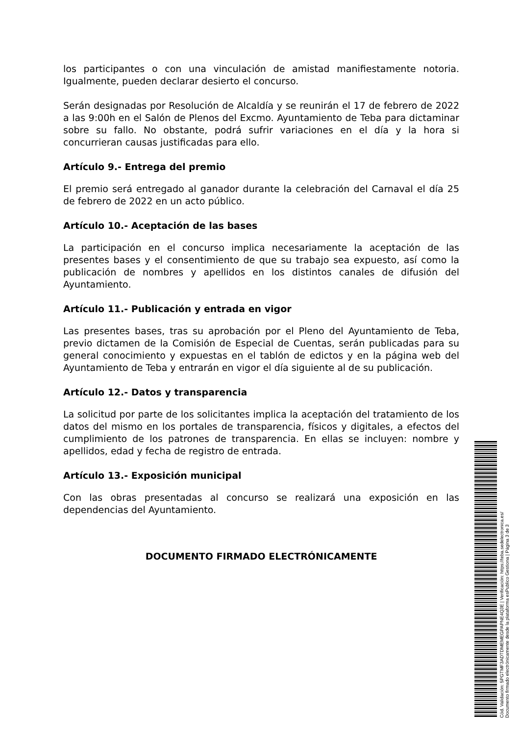los participantes o con una vinculación de amistad manifiestamente notoria. Igualmente, pueden declarar desierto el concurso.
Serán designadas por Resolución de Alcaldía y se reunirán el 17 de febrero de 2022 a las 9:00h en el Salón de Plenos del Excmo. Ayuntamiento de Teba para dictaminar sobre su fallo. No obstante, podrá sufrir variaciones en el día y la hora si concurrieran causas justificadas para ello.
Artículo 9.- Entrega del premio
El premio será entregado al ganador durante la celebración del Carnaval el día 25 de febrero de 2022 en un acto público.
Artículo 10.- Aceptación de las bases
La participación en el concurso implica necesariamente la aceptación de las presentes bases y el consentimiento de que su trabajo sea expuesto, así como la publicación de nombres y apellidos en los distintos canales de difusión del Ayuntamiento.
Artículo 11.- Publicación y entrada en vigor
Las presentes bases, tras su aprobación por el Pleno del Ayuntamiento de Teba, previo dictamen de la Comisión de Especial de Cuentas, serán publicadas para su general conocimiento y expuestas en el tablón de edictos y en la página web del Ayuntamiento de Teba y entrarán en vigor el día siguiente al de su publicación.
Artículo 12.- Datos y transparencia
La solicitud por parte de los solicitantes implica la aceptación del tratamiento de los datos del mismo en los portales de transparencia, físicos y digitales, a efectos del cumplimiento de los patrones de transparencia. En ellas se incluyen: nombre y apellidos, edad y fecha de registro de entrada.
Artículo 13.- Exposición municipal
Con las obras presentadas al concurso se realizará una exposición en las dependencias del Ayuntamiento.
DOCUMENTO FIRMADO ELECTRÓNICAMENTE
Cód. Validación: 5PGTMF3ADTDMEMEGPAPNE4Q3E | Verificación: https://teba.sedelectronica.es/
Documento firmado electrónicamente desde la plataforma esPublico Gestiona | Página 3 de 3